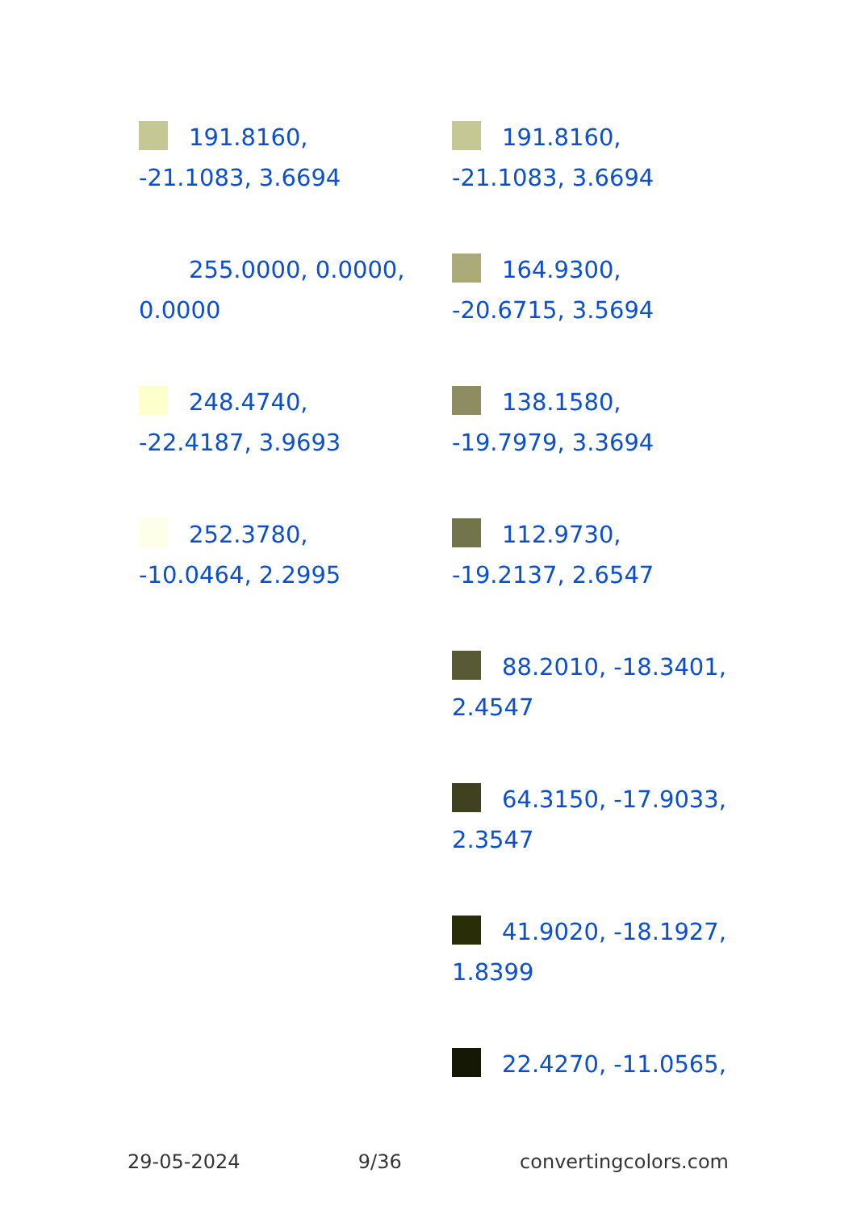191.8160,
-21.1083, 3.6694
255.0000, 0.0000,
0.0000
248.4740,
-22.4187, 3.9693
252.3780,
-10.0464, 2.2995
191.8160,
-21.1083, 3.6694
164.9300,
-20.6715, 3.5694
138.1580,
-19.7979, 3.3694
112.9730,
-19.2137, 2.6547
88.2010, -18.3401,
2.4547
64.3150, -17.9033,
2.3547
41.9020, -18.1927,
1.8399
22.4270, -11.0565,
29-05-2024 9/36 convertingcolors.com